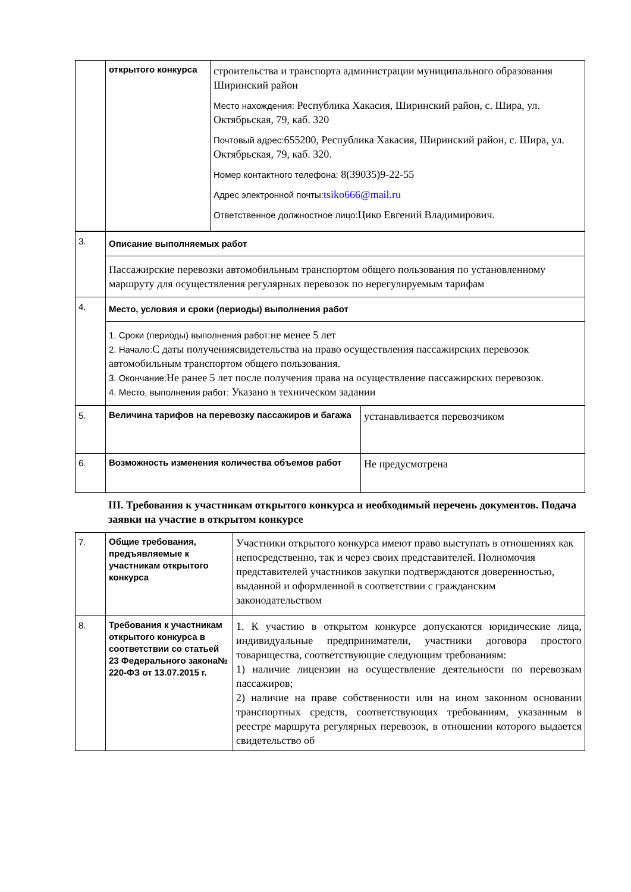| | открытого конкурса | строительства и транспорта администрации муниципального образования Ширинский район Место нахождения: Республика Хакасия, Ширинский район, с. Шира, ул. Октябрьская, 79, каб. 320 Почтовый адрес: 655200, Республика Хакасия, Ширинский район, с. Шира, ул. Октябрьская, 79, каб. 320. Номер контактного телефона: 8(39035)9-22-55 Адрес электронной почты: tsiko666@mail.ru Ответственное должностное лицо: Цико Евгений Владимирович. |
| 3. | Описание выполняемых работ |
| | Пассажирские перевозки автомобильным транспортом общего пользования по установленному маршруту для осуществления регулярных перевозок по нерегулируемым тарифам |
| 4. | Место, условия и сроки (периоды) выполнения работ |
| | 1. Сроки (периоды) выполнения работ: не менее 5 лет 2. Начало: С даты получениясвидетельства на право осуществления пассажирских перевозок автомобильным транспортом общего пользования. 3. Окончание: Не ранее 5 лет после получения права на осуществление пассажирских перевозок. 4. Место, выполнения работ: Указано в техническом задании |
| 5. | Величина тарифов на перевозку пассажиров и багажа | устанавливается перевозчиком |
| 6. | Возможность изменения количества объемов работ | Не предусмотрена |
III. Требования к участникам открытого конкурса и необходимый перечень документов. Подача заявки на участие в открытом конкурсе
| 7. | Общие требования, предъявляемые к участникам открытого конкурса | Участники открытого конкурса имеют право выступать в отношениях как непосредственно, так и через своих представителей. Полномочия представителей участников закупки подтверждаются доверенностью, выданной и оформленной в соответствии с гражданским законодательством |
| 8. | Требования к участникам открытого конкурса в соответствии со статьей 23 Федерального закона№ 220-ФЗ от 13.07.2015 г. | 1. К участию в открытом конкурсе допускаются юридические лица, индивидуальные предприниматели, участники договора простого товарищества, соответствующие следующим требованиям: 1) наличие лицензии на осуществление деятельности по перевозкам пассажиров; 2) наличие на праве собственности или на ином законном основании транспортных средств, соответствующих требованиям, указанным в реестре маршрута регулярных перевозок, в отношении которого выдается свидетельство об |